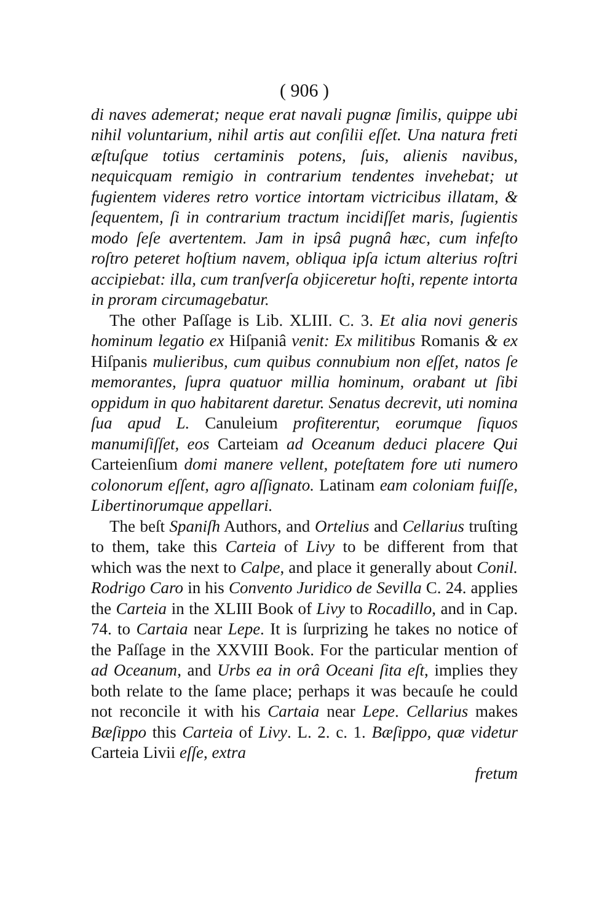( 906 )
di naves ademerat; neque erat navali pugnæ ſimilis, quippe ubi nihil voluntarium, nihil artis aut conſilii eſſet. Una natura freti æſtuſque totius certaminis potens, ſuis, alienis navibus, nequicquam remigio in contrarium tendentes invehebat; ut fugientem videres retro vortice intortam victricibus illatam, & ſequentem, ſi in contrarium tractum incidiſſet maris, ſugientis modo ſeſe avertentem. Jam in ipsâ pugnâ hæc, cum infeſto roſtro peteret hoſtium navem, obliqua ipſa ictum alterius roſtri accipiebat: illa, cum tranſverſa objiceretur hoſti, repente intorta in proram circumagebatur.
The other Paſſage is Lib. XLIII. C. 3. Et alia novi generis hominum legatio ex Hiſpaniâ venit: Ex militibus Romanis & ex Hiſpanis mulieribus, cum quibus connubium non eſſet, natos ſe memorantes, ſupra quatuor millia hominum, orabant ut ſibi oppidum in quo habitarent daretur. Senatus decrevit, uti nomina ſua apud L. Canuleium profiterentur, eorumque ſiquos manumiſiſſet, eos Carteiam ad Oceanum deduci placere Qui Carteienſium domi manere vellent, poteſtatem fore uti numero colonorum eſſent, agro aſſignato. Latinam eam coloniam fuiſſe, Libertinorumque appellari.
The beſt Spaniſh Authors, and Ortelius and Cellarius truſting to them, take this Carteia of Livy to be different from that which was the next to Calpe, and place it generally about Conil. Rodrigo Caro in his Convento Juridico de Sevilla C. 24. applies the Carteia in the XLIII Book of Livy to Rocadillo, and in Cap. 74. to Cartaia near Lepe. It is ſurprizing he takes no notice of the Paſſage in the XXVIII Book. For the particular mention of ad Oceanum, and Urbs ea in orâ Oceani ſita eſt, implies they both relate to the ſame place; perhaps it was becauſe he could not reconcile it with his Cartaia near Lepe. Cellarius makes Bæſippo this Carteia of Livy. L. 2. c. 1. Bæſippo, quæ videtur Carteia Livii eſſe, extra
fretum